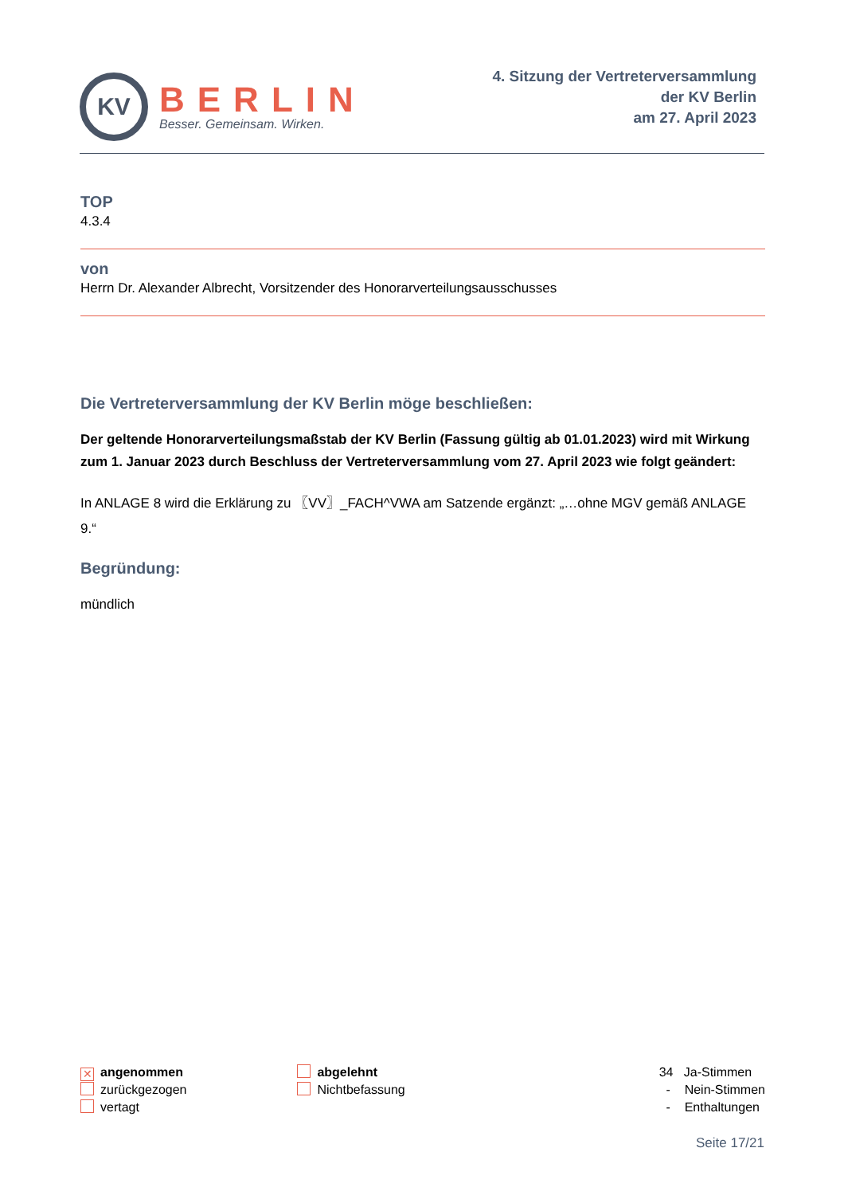KV
BERLIN
Besser. Gemeinsam. Wirken.
4. Sitzung der Vertreterversammlung
der KV Berlin
am 27. April 2023
TOP
4.3.4
von
Herrn Dr. Alexander Albrecht, Vorsitzender des Honorarverteilungsausschusses
Die Vertreterversammlung der KV Berlin möge beschließen:
Der geltende Honorarverteilungsmaßstab der KV Berlin (Fassung gültig ab 01.01.2023) wird mit Wirkung zum 1. Januar 2023 durch Beschluss der Vertreterversammlung vom 27. April 2023 wie folgt geändert:
In ANLAGE 8 wird die Erklärung zu 〖VV〗_FACH^VWA am Satzende ergänzt: „…ohne MGV gemäß ANLAGE 9.“
Begründung:
mündlich
✕ angenommen
zurückgezogen
vertagt
abgelehnt
Nichtbefassung
34 Ja-Stimmen
- Nein-Stimmen
- Enthaltungen
Seite 17/21